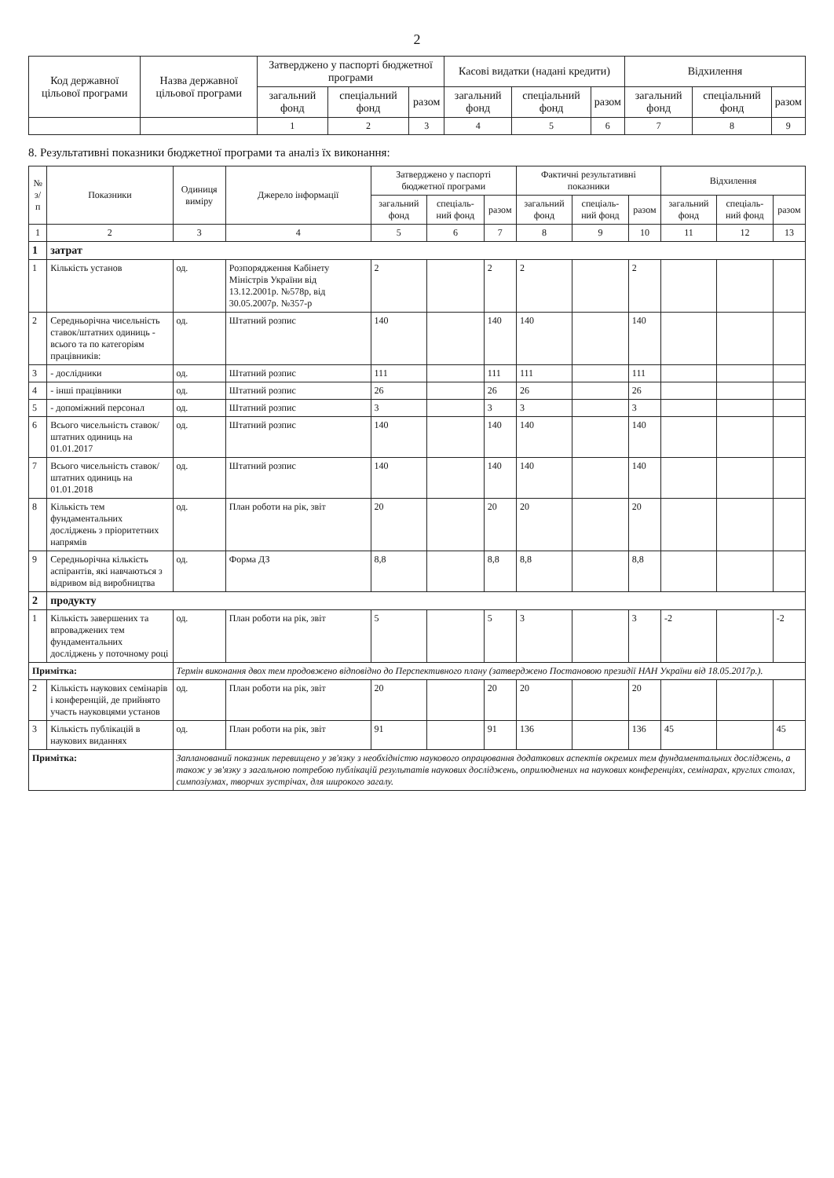2
| Код державної цільової програми | Назва державної цільової програми | Затверджено у паспорті бюджетної програми | | | Касові видатки (надані кредити) | | | Відхилення | | |
| --- | --- | --- | --- | --- | --- | --- | --- | --- | --- | --- |
| | | загальний фонд | спеціальний фонд | разом | загальний фонд | спеціальний фонд | разом | загальний фонд | спеціальний фонд | разом |
| | | 1 | 2 | 3 | 4 | 5 | 6 | 7 | 8 | 9 |
8. Результативні показники бюджетної програми та аналіз їх виконання:
| № з/п | Показники | Одиниця виміру | Джерело інформації | Затверджено у паспорті бюджетної програми | | | Фактичні результативні показники | | | Відхилення | | |
| --- | --- | --- | --- | --- | --- | --- | --- | --- | --- | --- | --- | --- |
| | | | | загальний фонд | спеціаль-ний фонд | разом | загальний фонд | спеціаль-ний фонд | разом | загальний фонд | спеціаль-ний фонд | разом |
| 1 | 2 | 3 | 4 | 5 | 6 | 7 | 8 | 9 | 10 | 11 | 12 | 13 |
| 1 | затрат | | | | | | | | | | | |
| 1 | Кількість установ | од. | Розпорядження Кабінету Міністрів України від 13.12.2001р. №578р, від 30.05.2007р. №357-р | 2 | | 2 | 2 | | 2 | | | |
| 2 | Середньорічна чисельність ставок/штатних одиниць - всього та по категоріям працівників: | од. | Штатний розпис | 140 | | 140 | 140 | | 140 | | | |
| 3 | - дослідники | од. | Штатний розпис | 111 | | 111 | 111 | | 111 | | | |
| 4 | - інші працівники | од. | Штатний розпис | 26 | | 26 | 26 | | 26 | | | |
| 5 | - допоміжний персонал | од. | Штатний розпис | 3 | | 3 | 3 | | 3 | | | |
| 6 | Всього чисельність ставок/штатних одиниць на 01.01.2017 | од. | Штатний розпис | 140 | | 140 | 140 | | 140 | | | |
| 7 | Всього чисельність ставок/штатних одиниць на 01.01.2018 | од. | Штатний розпис | 140 | | 140 | 140 | | 140 | | | |
| 8 | Кількість тем фундаментальних досліджень з пріоритетних напрямів | од. | План роботи на рік, звіт | 20 | | 20 | 20 | | 20 | | | |
| 9 | Середньорічна кількість аспірантів, які навчаються з відривом від виробництва | од. | Форма ДЗ | 8,8 | | 8,8 | 8,8 | | 8,8 | | | |
| 2 | продукту | | | | | | | | | | | |
| 1 | Кількість завершених та впроваджених тем фундаментальних досліджень у поточному році | од. | План роботи на рік, звіт | 5 | | 5 | 3 | | 3 | -2 | | -2 |
| Примітка: | | Термін виконання двох тем продовжено відповідно до Перспективного плану (затверджено Постановою президії НАН України від 18.05.2017р.). | | | | | | | | | | |
| 2 | Кількість наукових семінарів і конференцій, де прийнято участь науковцями установ | од. | План роботи на рік, звіт | 20 | | 20 | 20 | | 20 | | | |
| 3 | Кількість публікацій в наукових виданнях | од. | План роботи на рік, звіт | 91 | | 91 | 136 | | 136 | 45 | | 45 |
| Примітка: | | Запланований показник перевищено у зв'язку з необхідністю наукового опрацювання додаткових аспектів окремих тем фундаментальних досліджень, а також у зв'язку з загальною потребою публікацій результатів наукових досліджень, оприлюднених на наукових конференціях, семінарах, круглих столах, симпозіумах, творчих зустрічах, для широкого загалу. | | | | | | | | | | |